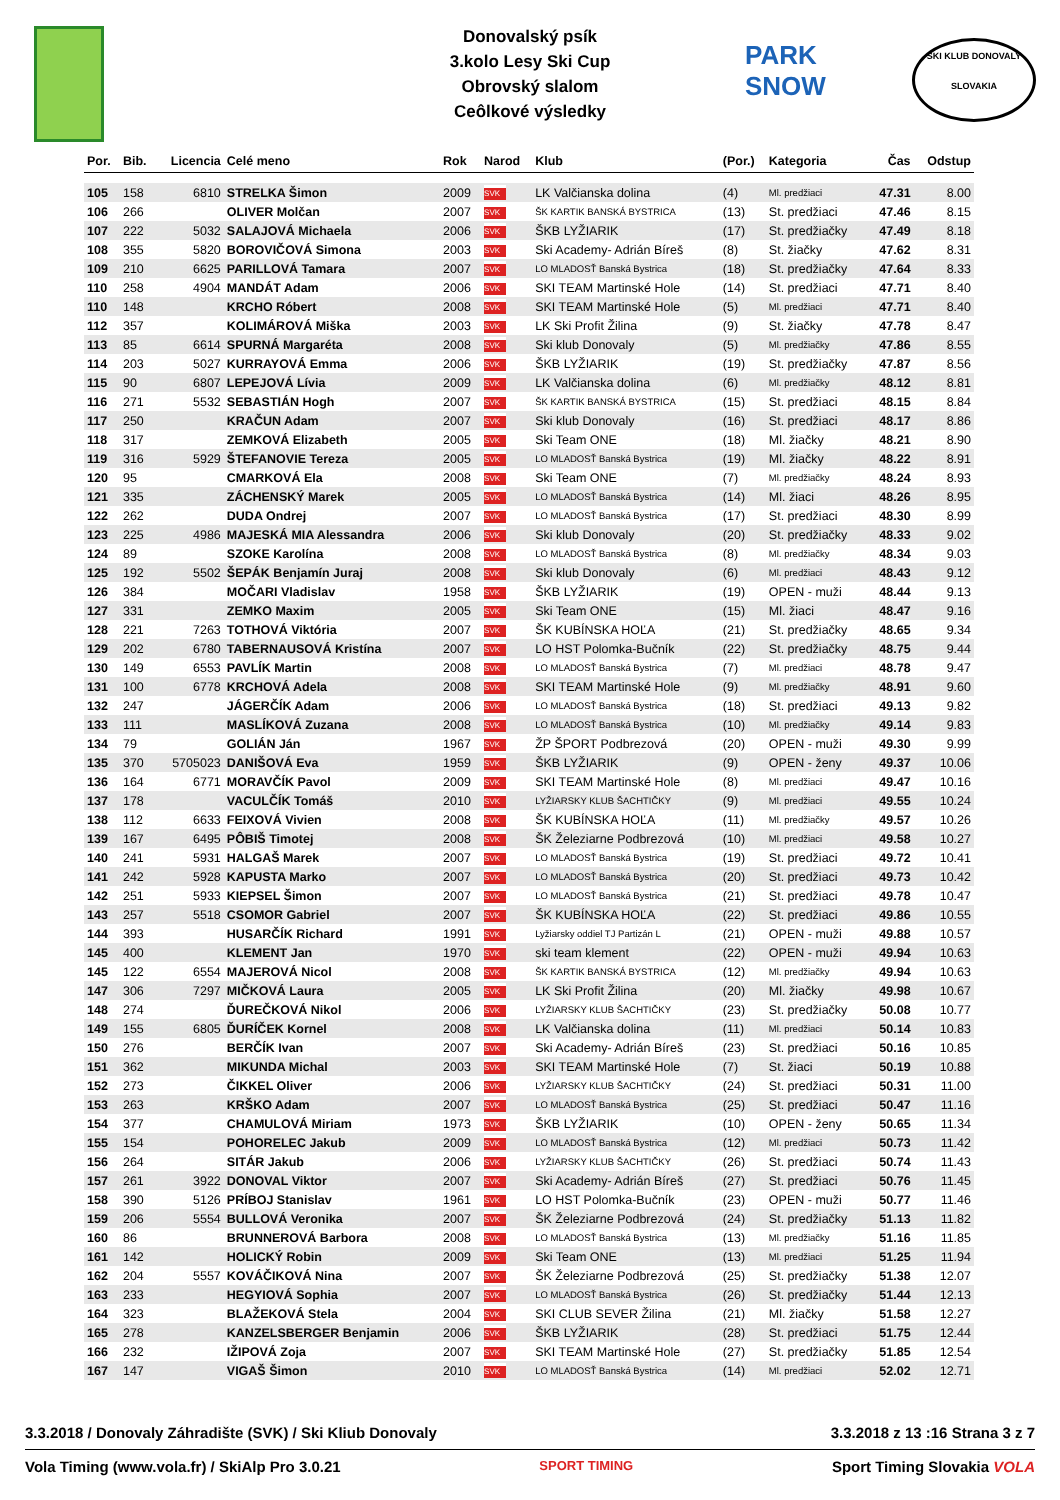Donovalský psík
3.kolo Lesy Ski Cup
Obrovský slalom
Ceôlkové výsledky
PARK
SNOW
SKI KLUB DONOVALY
SLOVAKIA
| Por. | Bib. | Licencia | Celé meno | Rok | Narod | Klub | (Por.) | Kategoria | Čas | Odstup |
| --- | --- | --- | --- | --- | --- | --- | --- | --- | --- | --- |
| 105 | 158 | 6810 | STRELKA Šimon | 2009 | SVK | LK Valčianska dolina | (4) | Ml. predžiaci | 47.31 | 8.00 |
| 106 | 266 | | OLIVER Molčan | 2007 | SVK | ŠK KARTIK BANSKÁ BYSTRICA | (13) | St. predžiaci | 47.46 | 8.15 |
| 107 | 222 | 5032 | SALAJOVÁ Michaela | 2006 | SVK | ŠKB LYŽIARIK | (17) | St. predžiačky | 47.49 | 8.18 |
| 108 | 355 | 5820 | BOROVIČOVÁ Simona | 2003 | SVK | Ski Academy- Adrián Bíreš | (8) | St. žiačky | 47.62 | 8.31 |
| 109 | 210 | 6625 | PARILLOVÁ Tamara | 2007 | SVK | LO MLADOSŤ Banská Bystrica | (18) | St. predžiačky | 47.64 | 8.33 |
| 110 | 258 | 4904 | MANDÁT Adam | 2006 | SVK | SKI TEAM Martinské Hole | (14) | St. predžiaci | 47.71 | 8.40 |
| 110 | 148 | | KRCHO Róbert | 2008 | SVK | SKI TEAM Martinské Hole | (5) | Ml. predžiaci | 47.71 | 8.40 |
| 112 | 357 | | KOLIMÁROVÁ Miška | 2003 | SVK | LK Ski Profit Žilina | (9) | St. žiačky | 47.78 | 8.47 |
| 113 | 85 | 6614 | SPURNÁ Margaréta | 2008 | SVK | Ski klub Donovaly | (5) | Ml. predžiačky | 47.86 | 8.55 |
| 114 | 203 | 5027 | KURRAYOVÁ Emma | 2006 | SVK | ŠKB LYŽIARIK | (19) | St. predžiačky | 47.87 | 8.56 |
| 115 | 90 | 6807 | LEPEJOVÁ Lívia | 2009 | SVK | LK Valčianska dolina | (6) | Ml. predžiačky | 48.12 | 8.81 |
| 116 | 271 | 5532 | SEBASTIÁN Hogh | 2007 | SVK | ŠK KARTIK BANSKÁ BYSTRICA | (15) | St. predžiaci | 48.15 | 8.84 |
| 117 | 250 | | KRAČUN Adam | 2007 | SVK | Ski klub Donovaly | (16) | St. predžiaci | 48.17 | 8.86 |
| 118 | 317 | | ZEMKOVÁ Elizabeth | 2005 | SVK | Ski Team ONE | (18) | Ml. žiačky | 48.21 | 8.90 |
| 119 | 316 | 5929 | ŠTEFANOVIE Tereza | 2005 | SVK | LO MLADOSŤ Banská Bystrica | (19) | Ml. žiačky | 48.22 | 8.91 |
| 120 | 95 | | CMARKOVÁ Ela | 2008 | SVK | Ski Team ONE | (7) | Ml. predžiačky | 48.24 | 8.93 |
| 121 | 335 | | ZÁCHENSKÝ Marek | 2005 | SVK | LO MLADOSŤ Banská Bystrica | (14) | Ml. žiaci | 48.26 | 8.95 |
| 122 | 262 | | DUDA Ondrej | 2007 | SVK | LO MLADOSŤ Banská Bystrica | (17) | St. predžiaci | 48.30 | 8.99 |
| 123 | 225 | 4986 | MAJESKÁ MIA Alessandra | 2006 | SVK | Ski klub Donovaly | (20) | St. predžiačky | 48.33 | 9.02 |
| 124 | 89 | | SZOKE Karolína | 2008 | SVK | LO MLADOSŤ Banská Bystrica | (8) | Ml. predžiačky | 48.34 | 9.03 |
| 125 | 192 | 5502 | ŠEPÁK Benjamín Juraj | 2008 | SVK | Ski klub Donovaly | (6) | Ml. predžiaci | 48.43 | 9.12 |
| 126 | 384 | | MOČARI Vladislav | 1958 | SVK | ŠKB LYŽIARIK | (19) | OPEN - muži | 48.44 | 9.13 |
| 127 | 331 | | ZEMKO Maxim | 2005 | SVK | Ski Team ONE | (15) | Ml. žiaci | 48.47 | 9.16 |
| 128 | 221 | 7263 | TOTHOVÁ Viktória | 2007 | SVK | ŠK KUBÍNSKA HOĽA | (21) | St. predžiačky | 48.65 | 9.34 |
| 129 | 202 | 6780 | TABERNAUSOVÁ Kristína | 2007 | SVK | LO HST Polomka-Bučník | (22) | St. predžiačky | 48.75 | 9.44 |
| 130 | 149 | 6553 | PAVLÍK Martin | 2008 | SVK | LO MLADOSŤ Banská Bystrica | (7) | Ml. predžiaci | 48.78 | 9.47 |
| 131 | 100 | 6778 | KRCHOVÁ Adela | 2008 | SVK | SKI TEAM Martinské Hole | (9) | Ml. predžiačky | 48.91 | 9.60 |
| 132 | 247 | | JÁGERČÍK Adam | 2006 | SVK | LO MLADOSŤ Banská Bystrica | (18) | St. predžiaci | 49.13 | 9.82 |
| 133 | 111 | | MASLÍKOVÁ Zuzana | 2008 | SVK | LO MLADOSŤ Banská Bystrica | (10) | Ml. predžiačky | 49.14 | 9.83 |
| 134 | 79 | | GOLIÁN Ján | 1967 | SVK | ŽP ŠPORT Podbrezová | (20) | OPEN - muži | 49.30 | 9.99 |
| 135 | 370 | 5705023 | DANIŠOVÁ Eva | 1959 | SVK | ŠKB LYŽIARIK | (9) | OPEN - ženy | 49.37 | 10.06 |
| 136 | 164 | 6771 | MORAVČÍK Pavol | 2009 | SVK | SKI TEAM Martinské Hole | (8) | Ml. predžiaci | 49.47 | 10.16 |
| 137 | 178 | | VACULČÍK Tomáš | 2010 | SVK | LYŽIARSKY KLUB ŠACHTIČKY | (9) | Ml. predžiaci | 49.55 | 10.24 |
| 138 | 112 | 6633 | FEIXOVÁ Vivien | 2008 | SVK | ŠK KUBÍNSKA HOĽA | (11) | Ml. predžiačky | 49.57 | 10.26 |
| 139 | 167 | 6495 | PÔBIŠ Timotej | 2008 | SVK | ŠK Železiarne Podbrezová | (10) | Ml. predžiaci | 49.58 | 10.27 |
| 140 | 241 | 5931 | HALGAŠ Marek | 2007 | SVK | LO MLADOSŤ Banská Bystrica | (19) | St. predžiaci | 49.72 | 10.41 |
| 141 | 242 | 5928 | KAPUSTA Marko | 2007 | SVK | LO MLADOSŤ Banská Bystrica | (20) | St. predžiaci | 49.73 | 10.42 |
| 142 | 251 | 5933 | KIEPSEL Šimon | 2007 | SVK | LO MLADOSŤ Banská Bystrica | (21) | St. predžiaci | 49.78 | 10.47 |
| 143 | 257 | 5518 | CSOMOR Gabriel | 2007 | SVK | ŠK KUBÍNSKA HOĽA | (22) | St. predžiaci | 49.86 | 10.55 |
| 144 | 393 | | HUSARČÍK Richard | 1991 | SVK | Lyžiarsky oddiel TJ Partizán L | (21) | OPEN - muži | 49.88 | 10.57 |
| 145 | 400 | | KLEMENT Jan | 1970 | SVK | ski team klement | (22) | OPEN - muži | 49.94 | 10.63 |
| 145 | 122 | 6554 | MAJEROVÁ Nicol | 2008 | SVK | ŠK KARTIK BANSKÁ BYSTRICA | (12) | Ml. predžiačky | 49.94 | 10.63 |
| 147 | 306 | 7297 | MIČKOVÁ Laura | 2005 | SVK | LK Ski Profit Žilina | (20) | Ml. žiačky | 49.98 | 10.67 |
| 148 | 274 | | ĎUREČKOVÁ Nikol | 2006 | SVK | LYŽIARSKY KLUB ŠACHTIČKY | (23) | St. predžiačky | 50.08 | 10.77 |
| 149 | 155 | 6805 | ĎURÍČEK Kornel | 2008 | SVK | LK Valčianska dolina | (11) | Ml. predžiaci | 50.14 | 10.83 |
| 150 | 276 | | BERČÍK Ivan | 2007 | SVK | Ski Academy- Adrián Bíreš | (23) | St. predžiaci | 50.16 | 10.85 |
| 151 | 362 | | MIKUNDA Michal | 2003 | SVK | SKI TEAM Martinské Hole | (7) | St. žiaci | 50.19 | 10.88 |
| 152 | 273 | | ČIKKEL Oliver | 2006 | SVK | LYŽIARSKY KLUB ŠACHTIČKY | (24) | St. predžiaci | 50.31 | 11.00 |
| 153 | 263 | | KRŠKO Adam | 2007 | SVK | LO MLADOSŤ Banská Bystrica | (25) | St. predžiaci | 50.47 | 11.16 |
| 154 | 377 | | CHAMULOVÁ Miriam | 1973 | SVK | ŠKB LYŽIARIK | (10) | OPEN - ženy | 50.65 | 11.34 |
| 155 | 154 | | POHORELEC Jakub | 2009 | SVK | LO MLADOSŤ Banská Bystrica | (12) | Ml. predžiaci | 50.73 | 11.42 |
| 156 | 264 | | SITÁR Jakub | 2006 | SVK | LYŽIARSKY KLUB ŠACHTIČKY | (26) | St. predžiaci | 50.74 | 11.43 |
| 157 | 261 | 3922 | DONOVAL Viktor | 2007 | SVK | Ski Academy- Adrián Bíreš | (27) | St. predžiaci | 50.76 | 11.45 |
| 158 | 390 | 5126 | PRÍBOJ Stanislav | 1961 | SVK | LO HST Polomka-Bučník | (23) | OPEN - muži | 50.77 | 11.46 |
| 159 | 206 | 5554 | BULLOVÁ Veronika | 2007 | SVK | ŠK Železiarne Podbrezová | (24) | St. predžiačky | 51.13 | 11.82 |
| 160 | 86 | | BRUNNEROVÁ Barbora | 2008 | SVK | LO MLADOSŤ Banská Bystrica | (13) | Ml. predžiačky | 51.16 | 11.85 |
| 161 | 142 | | HOLICKÝ Robin | 2009 | SVK | Ski Team ONE | (13) | Ml. predžiaci | 51.25 | 11.94 |
| 162 | 204 | 5557 | KOVÁČIKOVÁ Nina | 2007 | SVK | ŠK Železiarne Podbrezová | (25) | St. predžiačky | 51.38 | 12.07 |
| 163 | 233 | | HEGYIOVÁ Sophia | 2007 | SVK | LO MLADOSŤ Banská Bystrica | (26) | St. predžiačky | 51.44 | 12.13 |
| 164 | 323 | | BLAŽEKOVÁ Stela | 2004 | SVK | SKI CLUB SEVER Žilina | (21) | Ml. žiačky | 51.58 | 12.27 |
| 165 | 278 | | KANZELSBERGER Benjamin | 2006 | SVK | ŠKB LYŽIARIK | (28) | St. predžiaci | 51.75 | 12.44 |
| 166 | 232 | | IŽIPOVÁ Zoja | 2007 | SVK | SKI TEAM Martinské Hole | (27) | St. predžiačky | 51.85 | 12.54 |
| 167 | 147 | | VIGAŠ Šimon | 2010 | SVK | LO MLADOSŤ Banská Bystrica | (14) | Ml. predžiaci | 52.02 | 12.71 |
3.3.2018 / Donovaly Záhradište (SVK) / Ski Kliub Donovaly 3.3.2018 z 13 :16 Strana 3 z 7
Vola Timing (www.vola.fr) / SkiAlp Pro 3.0.21 SPORT TIMING Sport Timing Slovakia VOLA